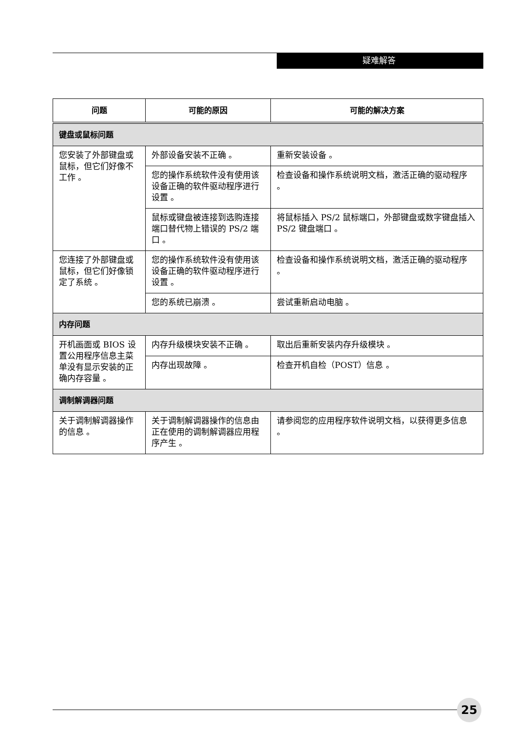疑难解答
| 问题 | 可能的原因 | 可能的解决方案 |
| --- | --- | --- |
| 键盘或鼠标问题 | | |
| 您安装了外部键盘或鼠标，但它们好像不工作 。 | 外部设备安装不正确 。 | 重新安装设备 。 |
| | 您的操作系统软件没有使用该设备正确的软件驱动程序进行设置 。 | 检查设备和操作系统说明文档，激活正确的驱动程序 。 |
| | 鼠标或键盘被连接到选购连接端口替代物上错误的 PS/2 端口 。 | 将鼠标插入 PS/2 鼠标端口，外部键盘或数字键盘插入 PS/2 键盘端口 。 |
| 您连接了外部键盘或鼠标，但它们好像锁定了系统 。 | 您的操作系统软件没有使用该设备正确的软件驱动程序进行设置 。 | 检查设备和操作系统说明文档，激活正确的驱动程序 。 |
| | 您的系统已崩溃 。 | 尝试重新启动电脑 。 |
| 内存问题 | | |
| 开机画面或 BIOS 设置公用程序信息主菜单没有显示安装的正确内存容量 。 | 内存升级模块安装不正确 。 | 取出后重新安装内存升级模块 。 |
| | 内存出现故障 。 | 检查开机自检（POST）信息 。 |
| 调制解调器问题 | | |
| 关于调制解调器操作的信息 。 | 关于调制解调器操作的信息由正在使用的调制解调器应用程序产生 。 | 请参阅您的应用程序软件说明文档，以获得更多信息 。 |
25